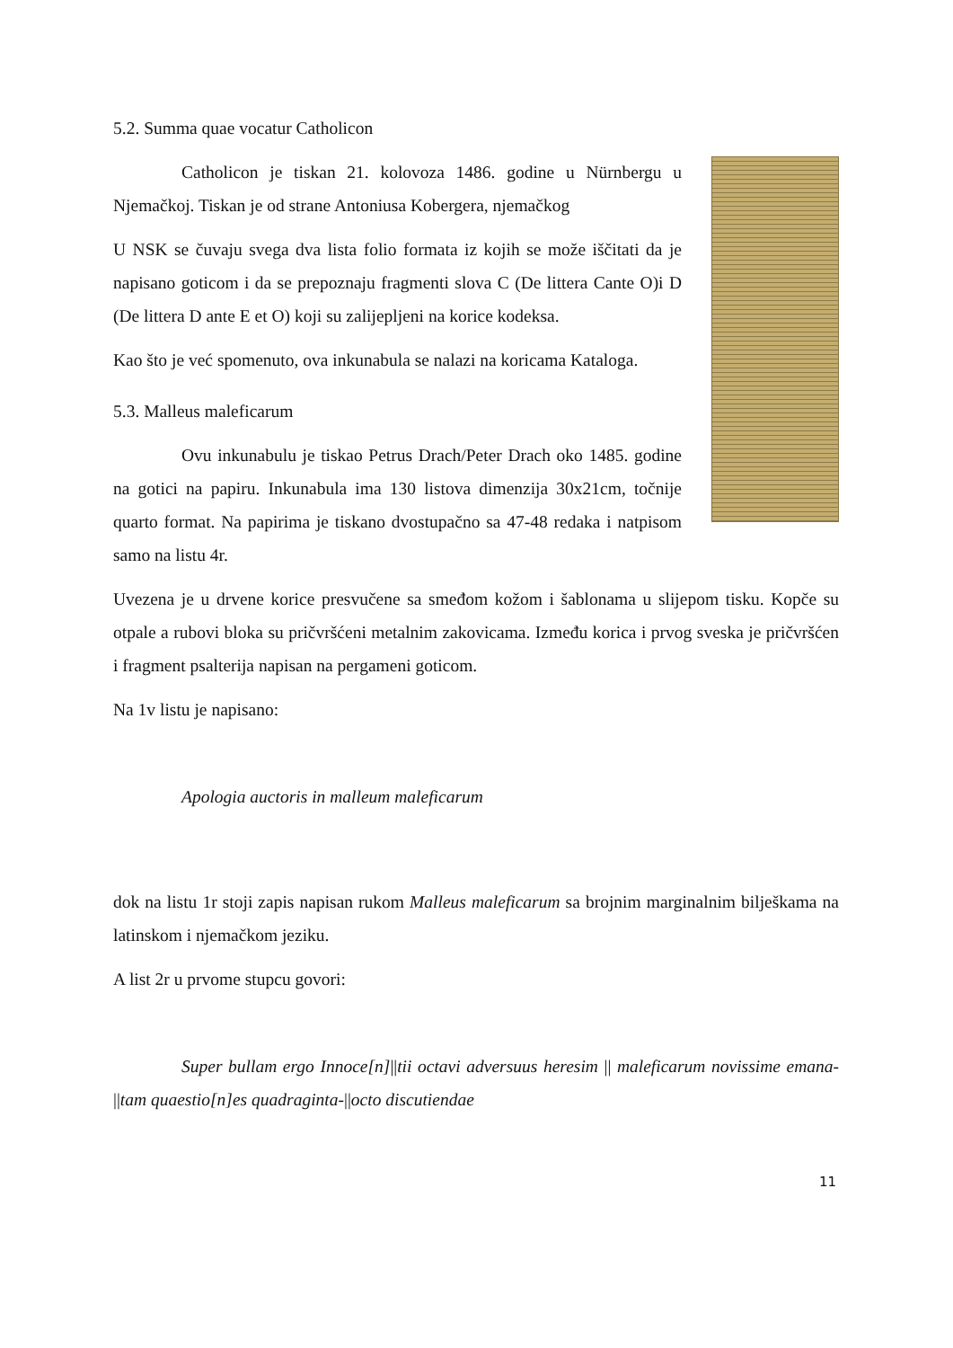5.2. Summa quae vocatur Catholicon
Catholicon je tiskan 21. kolovoza 1486. godine u Nürnbergu u Njemačkoj. Tiskan je od strane Antoniusa Kobergera, njemačkog
U NSK se čuvaju svega dva lista folio formata iz kojih se može iščitati da je napisano goticom i da se prepoznaju fragmenti slova C (De littera Cante O)i D (De littera D ante E et O) koji su zalijepljeni na korice kodeksa.
Kao što je već spomenuto, ova inkunabula se nalazi na koricama Kataloga.
5.3. Malleus maleficarum
Ovu inkunabulu je tiskao Petrus Drach/Peter Drach oko 1485. godine na gotici na papiru. Inkunabula ima 130 listova dimenzija 30x21cm, točnije quarto format. Na papirima je tiskano dvostupačno sa 47-48 redaka i natpisom samo na listu 4r.
Uvezena je u drvene korice presvučene sa smeđom kožom i šablonama u slijepom tisku. Kopče su otpale a rubovi bloka su pričvršćeni metalnim zakovicama. Između korica i prvog sveska je pričvršćen i fragment psalterija napisan na pergameni goticom.
Na 1v listu je napisano:
Apologia auctoris in malleum maleficarum
dok na listu 1r stoji zapis napisan rukom Malleus maleficarum sa brojnim marginalnim bilješkama na latinskom i njemačkom jeziku.
A list 2r u prvome stupcu govori:
Super bullam ergo Innoce[n]||tii octavi adversuus heresim || maleficarum novissime emana-||tam quaestio[n]es quadraginta-||octo discutiendae
11